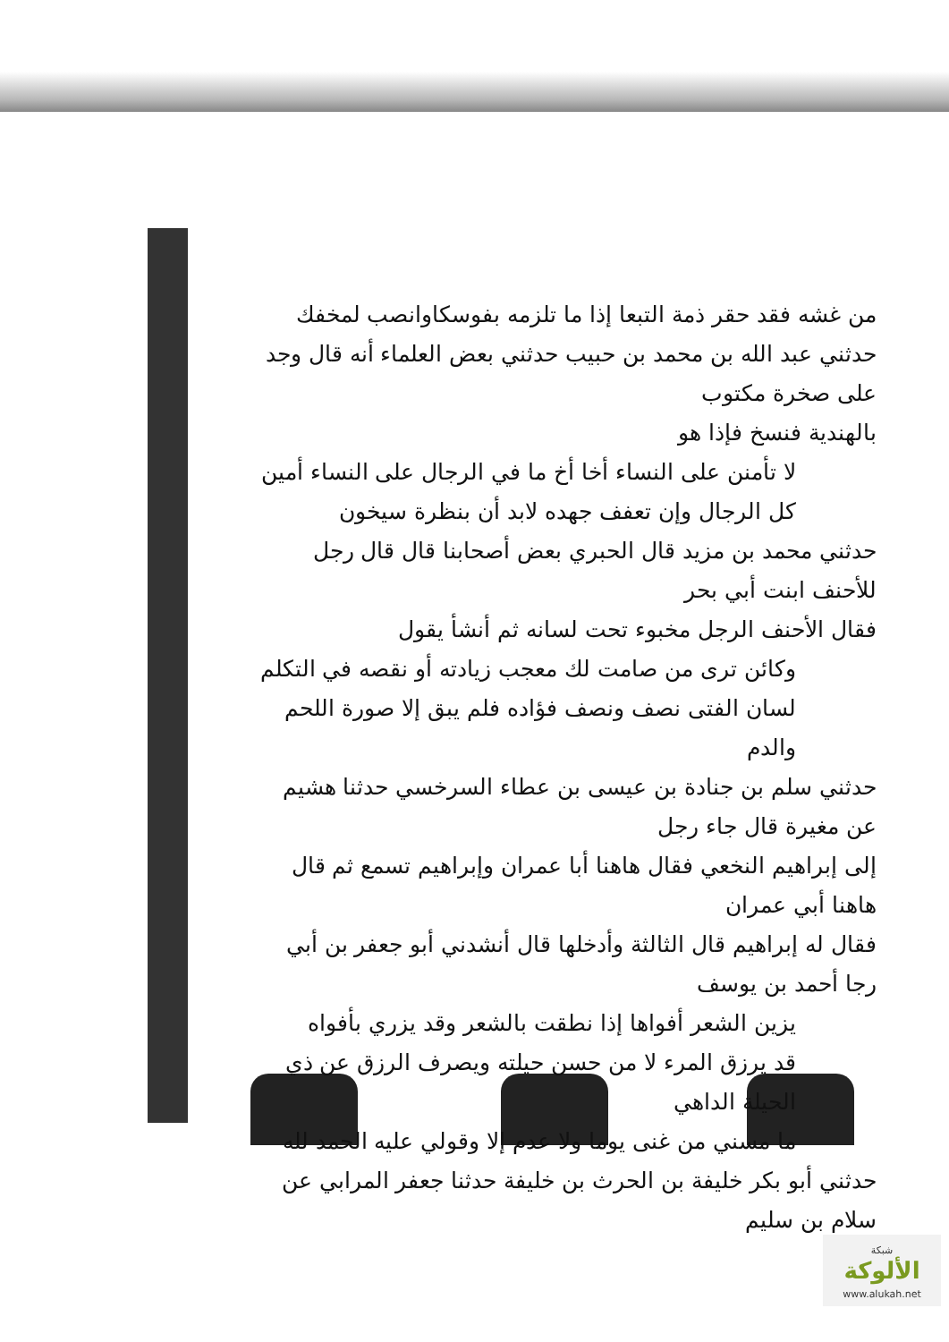من غشه فقد حقر ذمة التبعا إذا ما تلزمه بفوسكاوانصب لمخفك
حدثني عبد الله بن محمد بن حبيب حدثني بعض العلماء أنه قال وجد على صخرة مكتوب
بالهندية فنسخ فإذا هو
لا تأمنن على النساء أخا أخ ما في الرجال على النساء أمين
كل الرجال وإن تعفف جهده لابد أن بنظرة سيخون
حدثني محمد بن مزيد قال الحبري بعض أصحابنا قال قال رجل للأحنف ابنت أبي بحر
فقال الأحنف الرجل مخبوء تحت لسانه ثم أنشأ يقول
وكائن ترى من صامت لك معجب زيادته أو نقصه في التكلم
لسان الفتى نصف ونصف فؤاده فلم يبق إلا صورة اللحم والدم
حدثني سلم بن جنادة بن عيسى بن عطاء السرخسي حدثنا هشيم عن مغيرة قال جاء رجل
إلى إبراهيم النخعي فقال هاهنا أبا عمران وإبراهيم تسمع ثم قال هاهنا أبي عمران
فقال له إبراهيم قال الثالثة وأدخلها قال أنشدني أبو جعفر بن أبي رجا أحمد بن يوسف
يزين الشعر أفواها إذا نطقت بالشعر وقد يزري بأفواه
قد يرزق المرء لا من حسن حيلته ويصرف الرزق عن ذي الحيلة الداهي
ما مسني من غنى يوما ولا عدم إلا وقولي عليه الحمد لله
حدثني أبو بكر خليفة بن الحرث بن خليفة حدثنا جعفر المرابي عن سلام بن سليم
شبكة
الألوكة
www.alukah.net